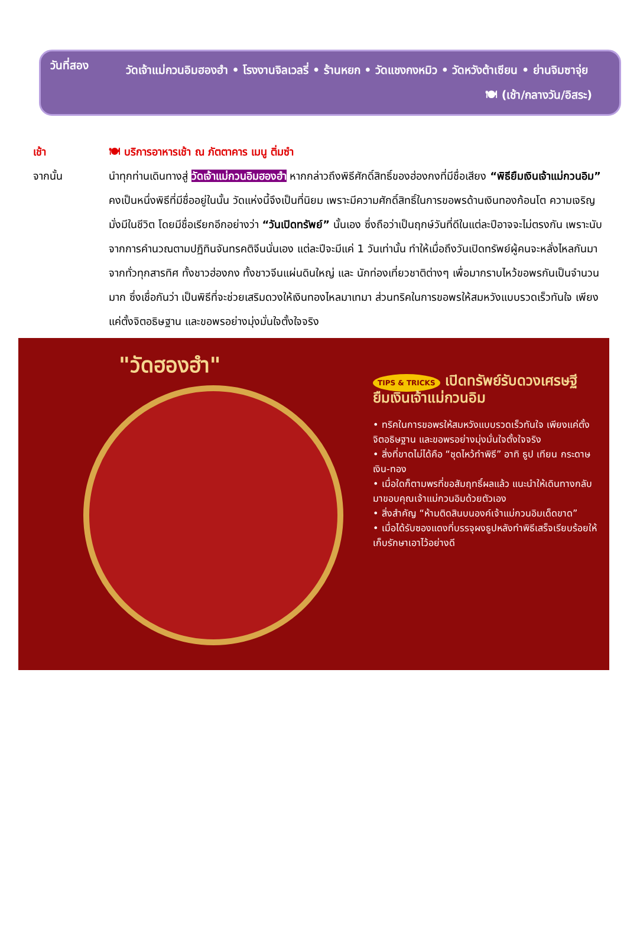วันที่สอง
วัดเจ้าแม่กวนอิมฮองฮำ • โรงงานจิลเวลรี่ • ร้านหยก • วัดแชงกงหมิว • วัดหวังต้าเซียน • ย่านจิมซาจุ่ย
🍽 (เช้า/กลางวัน/อิสระ)
เช้า 🍽 บริการอาหารเช้า ณ ภัตตาคาร เมนู ติ่มซำ
จากนั้น นำทุกท่านเดินทางสู่ วัดเจ้าแม่กวนอิมฮองฮำ หากกล่าวถึงพิธีศักดิ์สิทธิ์ของฮ่องกงที่มีชื่อเสียง “พิธียืมเงินเจ้าแม่กวนอิม” คงเป็นหนึ่งพิธีที่มีชื่ออยู่ในนั้น วัดแห่งนี้จึงเป็นที่นิยม เพราะมีความศักดิ์สิทธิ์ในการขอพรด้านเงินทองก้อนโต ความเจริญมั่งมีในชีวิต โดยมีชื่อเรียกอีกอย่างว่า “วันเปิดทรัพย์” นั้นเอง ซึ่งถือว่าเป็นฤกษ์วันที่ดีในแต่ละปีอาจจะไม่ตรงกัน เพราะนับจากการคำนวณตามปฏิทินจันทรคติจีนนั่นเอง แต่ละปีจะมีแค่ 1 วันเท่านั้น ทำให้เมื่อถึงวันเปิดทรัพย์ผู้คนจะหลั่งไหลกันมาจากทั่วทุกสารทิศ ทั้งชาวฮ่องกง ทั้งชาวจีนแผ่นดินใหญ่ และ นักท่องเที่ยวชาติต่างๆ เพื่อมากราบไหว้ขอพรกันเป็นจำนวนมาก ซึ่งเชื่อกันว่า เป็นพิธีที่จะช่วยเสริมดวงให้เงินทองไหลมาเทมา ส่วนทริคในการขอพรให้สมหวังแบบรวดเร็วทันใจ เพียงแค่ตั้งจิตอธิษฐาน และขอพรอย่างมุ่งมั่นใจตั้งใจจริง
"วัดฮองฮำ"
TIPS & TRICKS เปิดทรัพย์รับดวงเศรษฐี
ยืมเงินเจ้าแม่กวนอิม
• ทริคในการขอพรให้สมหวังแบบรวดเร็วทันใจ เพียงแค่ตั้งจิตอธิษฐาน และขอพรอย่างมุ่งมั่นใจตั้งใจจริง
• สิ่งที่ขาดไม่ได้คือ “ชุดไหว้ทำพิธี” อาทิ ธูป เทียน กระดาษเงิน-ทอง
• เมื่อใดก็ตามพรที่ขอสัมฤทธิ์ผลแล้ว แนะนำให้เดินทางกลับมาขอบคุณเจ้าแม่กวนอิมด้วยตัวเอง
• สิ่งสำคัญ “ห้ามติดสินบนองค์เจ้าแม่กวนอิมเด็ดขาด”
• เมื่อได้รับซองแดงที่บรรจุผงธูปหลังทำพิธีเสร็จเรียบร้อยให้เก็บรักษาเอาไว้อย่างดี